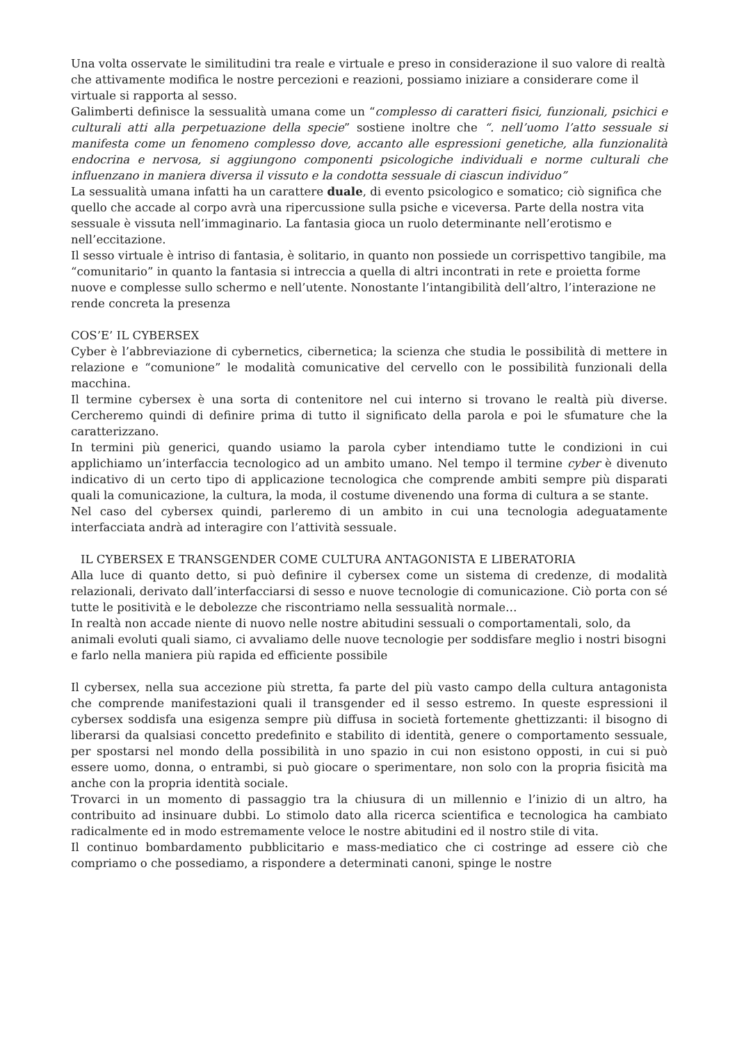Una volta osservate le similitudini tra reale e virtuale e preso in considerazione il suo valore di realtà che attivamente modifica le nostre percezioni e reazioni, possiamo iniziare a considerare come il virtuale si rapporta al sesso.
Galimberti definisce la sessualità umana come un “complesso di caratteri fisici, funzionali, psichici e culturali atti alla perpetuazione della specie” sostiene inoltre che “. nell’uomo l’atto sessuale si manifesta come un fenomeno complesso dove, accanto alle espressioni genetiche, alla funzionalità endocrina e nervosa, si aggiungono componenti psicologiche individuali e norme culturali che influenzano in maniera diversa il vissuto e la condotta sessuale di ciascun individuo”
La sessualità umana infatti ha un carattere duale, di evento psicologico e somatico; ciò significa che quello che accade al corpo avrà una ripercussione sulla psiche e viceversa. Parte della nostra vita sessuale è vissuta nell’immaginario. La fantasia gioca un ruolo determinante nell’erotismo e nell’eccitazione.
Il sesso virtuale è intriso di fantasia, è solitario, in quanto non possiede un corrispettivo tangibile, ma “comunitario” in quanto la fantasia si intreccia a quella di altri incontrati in rete e proietta forme nuove e complesse sullo schermo e nell’utente. Nonostante l’intangibilità dell’altro, l’interazione ne rende concreta la presenza
COS’E’ IL CYBERSEX
Cyber è l’abbreviazione di cybernetics, cibernetica; la scienza che studia le possibilità di mettere in relazione e “comunione” le modalità comunicative del cervello con le possibilità funzionali della macchina.
Il termine cybersex è una sorta di contenitore nel cui interno si trovano le realtà più diverse. Cercheremo quindi di definire prima di tutto il significato della parola e poi le sfumature che la caratterizzano.
In termini più generici, quando usiamo la parola cyber intendiamo tutte le condizioni in cui applichiamo un’interfaccia tecnologico ad un ambito umano. Nel tempo il termine cyber è divenuto indicativo di un certo tipo di applicazione tecnologica che comprende ambiti sempre più disparati quali la comunicazione, la cultura, la moda, il costume divenendo una forma di cultura a se stante.
Nel caso del cybersex quindi, parleremo di un ambito in cui una tecnologia adeguatamente interfacciata andrà ad interagire con l’attività sessuale.
IL CYBERSEX E TRANSGENDER COME CULTURA ANTAGONISTA E LIBERATORIA
Alla luce di quanto detto, si può definire il cybersex come un sistema di credenze, di modalità relazionali, derivato dall’interfacciarsi di sesso e nuove tecnologie di comunicazione. Ciò porta con sé tutte le positività e le debolezze che riscontriamo nella sessualità normale…
In realtà non accade niente di nuovo nelle nostre abitudini sessuali o comportamentali, solo, da animali evoluti quali siamo, ci avvaliamo delle nuove tecnologie per soddisfare meglio i nostri bisogni e farlo nella maniera più rapida ed efficiente possibile
Il cybersex, nella sua accezione più stretta, fa parte del più vasto campo della cultura antagonista che comprende manifestazioni quali il transgender ed il sesso estremo. In queste espressioni il cybersex soddisfa una esigenza sempre più diffusa in società fortemente ghettizzanti: il bisogno di liberarsi da qualsiasi concetto predefinito e stabilito di identità, genere o comportamento sessuale, per spostarsi nel mondo della possibilità in uno spazio in cui non esistono opposti, in cui si può essere uomo, donna, o entrambi, si può giocare o sperimentare, non solo con la propria fisicità ma anche con la propria identità sociale.
Trovarci in un momento di passaggio tra la chiusura di un millennio e l’inizio di un altro, ha contribuito ad insinuare dubbi. Lo stimolo dato alla ricerca scientifica e tecnologica ha cambiato radicalmente ed in modo estremamente veloce le nostre abitudini ed il nostro stile di vita.
Il continuo bombardamento pubblicitario e mass-mediatico che ci costringe ad essere ciò che compriamo o che possediamo, a rispondere a determinati canoni, spinge le nostre